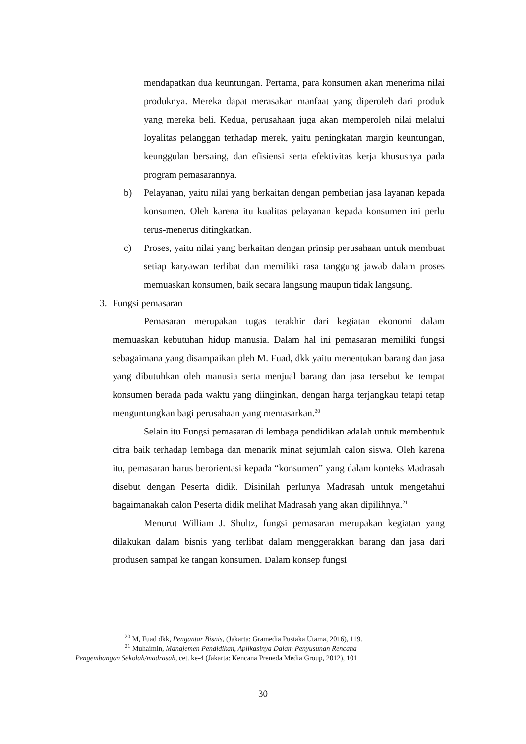mendapatkan dua keuntungan. Pertama, para konsumen akan menerima nilai produknya. Mereka dapat merasakan manfaat yang diperoleh dari produk yang mereka beli. Kedua, perusahaan juga akan memperoleh nilai melalui loyalitas pelanggan terhadap merek, yaitu peningkatan margin keuntungan, keunggulan bersaing, dan efisiensi serta efektivitas kerja khususnya pada program pemasarannya.
b) Pelayanan, yaitu nilai yang berkaitan dengan pemberian jasa layanan kepada konsumen. Oleh karena itu kualitas pelayanan kepada konsumen ini perlu terus-menerus ditingkatkan.
c) Proses, yaitu nilai yang berkaitan dengan prinsip perusahaan untuk membuat setiap karyawan terlibat dan memiliki rasa tanggung jawab dalam proses memuaskan konsumen, baik secara langsung maupun tidak langsung.
3. Fungsi pemasaran
Pemasaran merupakan tugas terakhir dari kegiatan ekonomi dalam memuaskan kebutuhan hidup manusia. Dalam hal ini pemasaran memiliki fungsi sebagaimana yang disampaikan pleh M. Fuad, dkk yaitu menentukan barang dan jasa yang dibutuhkan oleh manusia serta menjual barang dan jasa tersebut ke tempat konsumen berada pada waktu yang diinginkan, dengan harga terjangkau tetapi tetap menguntungkan bagi perusahaan yang memasarkan.<sup>20</sup>
Selain itu Fungsi pemasaran di lembaga pendidikan adalah untuk membentuk citra baik terhadap lembaga dan menarik minat sejumlah calon siswa. Oleh karena itu, pemasaran harus berorientasi kepada “konsumen” yang dalam konteks Madrasah disebut dengan Peserta didik. Disinilah perlunya Madrasah untuk mengetahui bagaimanakah calon Peserta didik melihat Madrasah yang akan dipilihnya.<sup>21</sup>
Menurut William J. Shultz, fungsi pemasaran merupakan kegiatan yang dilakukan dalam bisnis yang terlibat dalam menggerakkan barang dan jasa dari produsen sampai ke tangan konsumen. Dalam konsep fungsi
<sup>20</sup> M, Fuad dkk, Pengantar Bisnis, (Jakarta: Gramedia Pustaka Utama, 2016), 119.
<sup>21</sup> Muhaimin, Manajemen Pendidikan, Aplikasinya Dalam Penyusunan Rencana
Pengembangan Sekolah/madrasah, cet. ke-4 (Jakarta: Kencana Preneda Media Group, 2012), 101
30